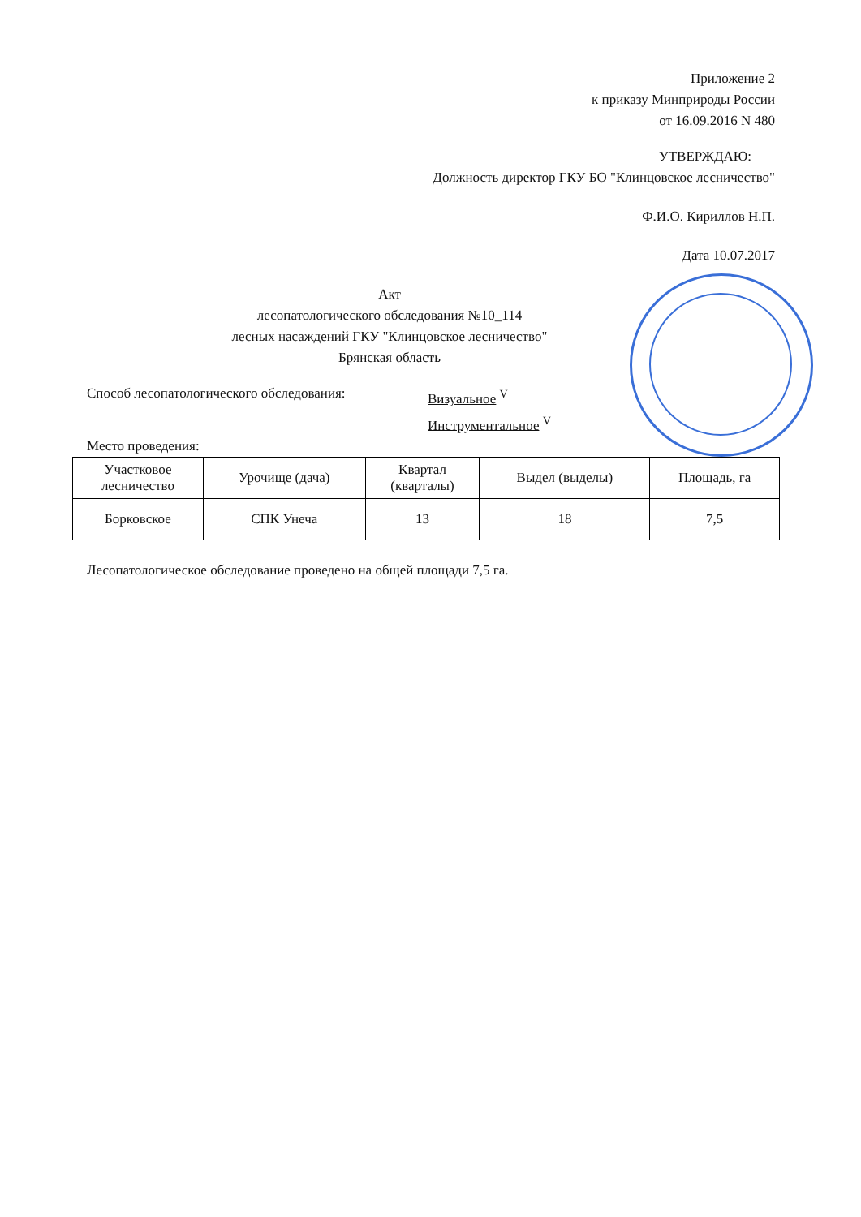Приложение 2
к приказу Минприроды России
от 16.09.2016 N 480
УТВЕРЖДАЮ:
Должность директор ГКУ БО "Клинцовское лесничество"
Ф.И.О. Кириллов Н.П.
Дата 10.07.2017
Акт
лесопатологического обследования №10_114
лесных насаждений ГКУ "Клинцовское лесничество"
Брянская область
Способ лесопатологического обследования: Визуальное <sup>V</sup>
Инструментальное <sup>V</sup>
Место проведения:
| Участковое лесничество | Урочище (дача) | Квартал (кварталы) | Выдел (выделы) | Площадь, га |
| Борковское | СПК Унеча | 13 | 18 | 7,5 |
Лесопатологическое обследование проведено на общей площади 7,5 га.